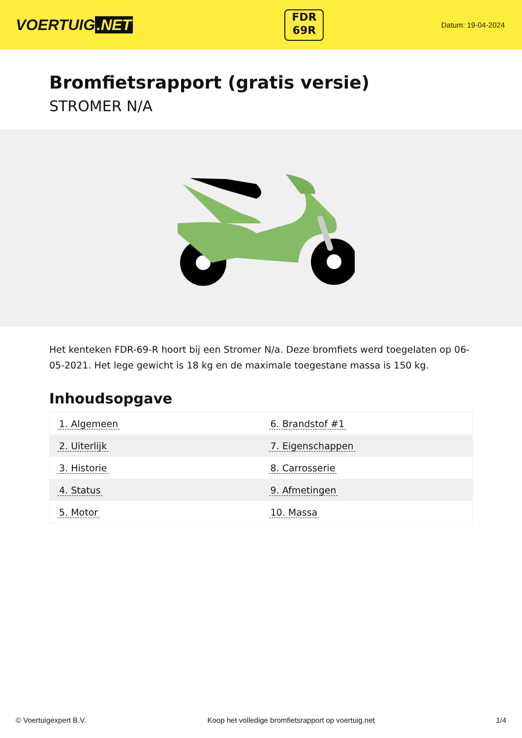VOERTUIG.NET
FDR
69R
Datum: 19-04-2024
Bromfietsrapport (gratis versie)
STROMER N/A
Het kenteken FDR-69-R hoort bij een Stromer N/a. Deze bromfiets werd toegelaten op 06-05-2021. Het lege gewicht is 18 kg en de maximale toegestane massa is 150 kg.
Inhoudsopgave
| 1. Algemeen | 6. Brandstof #1 |
| 2. Uiterlijk | 7. Eigenschappen |
| 3. Historie | 8. Carrosserie |
| 4. Status | 9. Afmetingen |
| 5. Motor | 10. Massa |
© Voertuigexpert B.V. Koop het volledige bromfietsrapport op voertuig.net
1/4